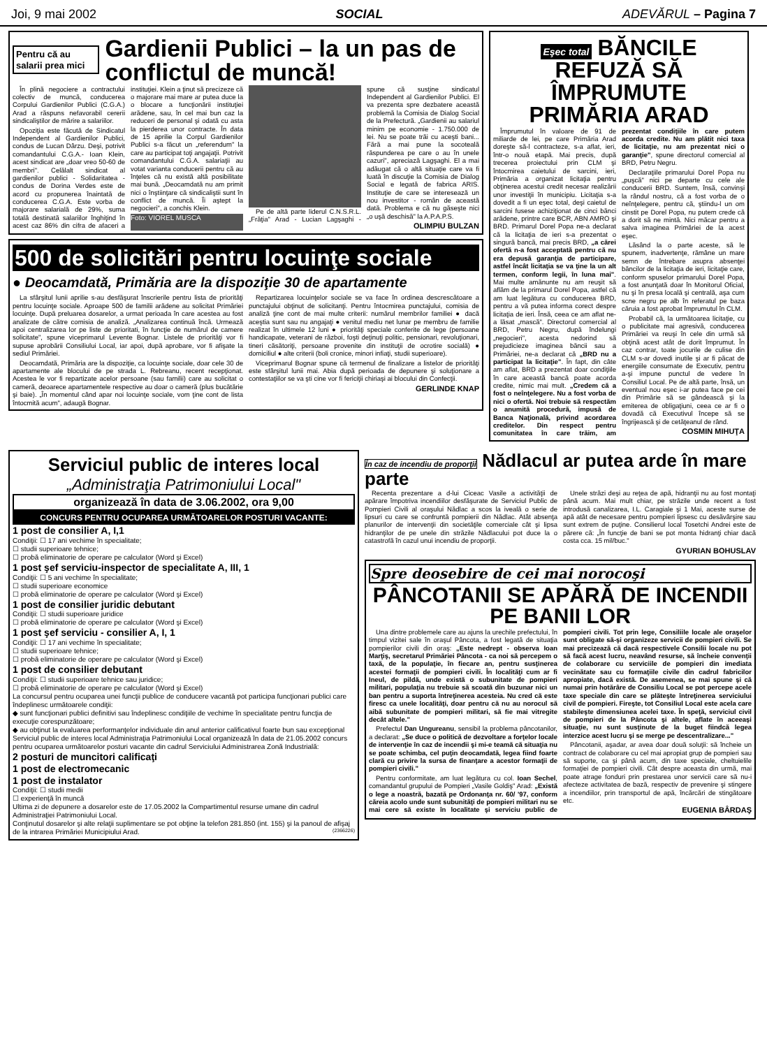Joi, 9 mai 2002 SOCIAL ADEVĂRUL – Pagina 7
Pentru că au salarii prea mici
Gardienii Publici – la un pas de conflictul de muncă!
În plină negociere a contractului colectiv de muncă, conducerea Corpului Gardienilor Publici (C.G.A.) Arad a răspuns nefavorabil cererii sindicaliştilor de mărire a salariilor.
Opoziţia este făcută de Sindicatul Independent al Gardienilor Publici, condus de Lucan Dârzu. Deşi, potrivit comandantului C.G.A.- Ioan Klein, acest sindicat are „doar vreo 50-60 de membri". Celălalt sindicat al gardienilor publici - Solidaritatea - condus de Dorina Verdes este de acord cu propunerea înaintată de conducerea C.G.A. Este vorba de majorare salarială de 29%, suma totală destinată salariilor înghiţind în acest caz 86% din cifra de afaceri a instituţiei. Klein a ţinut să precizeze că o majorare mai mare ar putea duce la o blocare a funcţionării instituţiei arădene, sau, în cel mai bun caz la reduceri de personal şi odată cu asta la pierderea unor contracte. În data de 15 aprilie la Corpul Gardienilor Publici s-a făcut un „referendum" la care au participat toţi angajaţii. Potrivit comandantului C.G.A. salariaţii au votat varianta conducerii pentru că au înţeles că nu există altă posibilitate mai bună. „Deocamdată nu am primit nici o înştiinţare că sindicaliştii sunt în conflict de muncă. Îi aştept la negocieri", a conchis Klein.
Foto: VIOREL MUSCA
Pe de altă parte liderul C.N.S.R.L. „Frăţia" Arad - Lucian Lagşaghi - spune că susţine sindicatul Independent al Gardienilor Publici. El va prezenta spre dezbatere această problemă la Comisia de Dialog Social de la Prefectură. „Gardienii au salariul minim pe economie - 1.750.000 de lei. Nu se poate trăi cu aceşti bani... Fără a mai pune la socoteală răspunderea pe care o au în unele cazuri", apreciază Lagşaghi. El a mai adăugat că o altă situaţie care va fi luată în discuţie la Comisia de Dialog Social e legată de fabrica ARIS. Instituţie de care se interesează un nou investitor - român de această dată. Problema e că nu găseşte nici „o uşă deschisă" la A.P.A.P.S.
OLIMPIU BULZAN
500 de solicitări pentru locuinţe sociale
● Deocamdată, Primăria are la dispoziţie 30 de apartamente
La sfârşitul lunii aprilie s-au desfăşurat înscrierile pentru lista de priorităţi pentru locuinţe sociale. Aproape 500 de familii arădene au solicitat Primăriei locuinţe. După preluarea dosarelor, a urmat perioada în care acestea au fost analizate de către comisia de analiză. „Analizarea continuă încă. Urmează apoi centralizarea lor pe liste de prioritati, în funcţie de numărul de camere solicitate", spune viceprimarul Levente Bognar. Listele de priorităţi vor fi supuse aprobării Consiliului Local, iar apoi, după aprobare, vor fi afişate la sediul Primăriei.
Deocamdată, Primăria are la dispoziţie, ca locuinţe sociale, doar cele 30 de apartamente ale blocului de pe strada L. Rebreanu, recent recepţionat. Acestea le vor fi repartizate acelor persoane (sau familii) care au solicitat o cameră, deoarece apartamentele respective au doar o cameră (plus bucătărie şi baie). „În momentul când apar noi locuinţe sociale, vom ţine cont de lista întocmită acum", adaugă Bognar.
Repartizarea locuinţelor sociale se va face în ordinea descrescătoare a punctajului obţinut de solicitanţi. Pentru întocmirea punctajului, comisia de analiză ţine cont de mai multe criterii: numărul membrilor familiei ● dacă aceştia sunt sau nu angajaţi ● venitul mediu net lunar pe membru de familie realizat în ultimele 12 luni ● priorităţi speciale conferite de lege (persoane handicapate, veterani de război, foşti deţinuţi politic, pensionari, revoluţionari, tineri căsătoriţi, persoane provenite din instituţii de ocrotire socială) ● domiciliul ● alte criterii (boli cronice, minori infiaţi, studii superioare).
Viceprimarul Bognar spune că termenul de finalizare a listelor de priorităţi este sfârşitul lunii mai. Abia după perioada de depunere şi soluţionare a contestaţiilor se va şti cine vor fi fericiţii chiriaşi ai blocului din Confecţii.
GERLINDE KNAP
Eşec total BĂNCILE REFUZĂ SĂ ÎMPRUMUTE PRIMĂRIA ARAD
Împrumutul în valoare de 91 de miliarde de lei, pe care Primăria Arad doreşte să-l contracteze, s-a aflat, ieri, într-o nouă etapă. Mai precis, după trecerea proiectului prin CLM şi întocmirea caietului de sarcini, ieri, Primăria a organizat licitaţia pentru obţinerea acestui credit necesar realizării unor investiţii în municipiu. Licitaţia s-a dovedit a fi un eşec total, deşi caietul de sarcini fusese achiziţionat de cinci bănci arădene, printre care BCR, ABN AMRO şi BRD. Primarul Dorel Popa ne-a declarat că la licitaţia de ieri s-a prezentat o singură bancă, mai precis BRD, „a cărei ofertă n-a fost acceptată pentru că nu era depusă garanţia de participare, astfel încât licitaţia se va ţine la un alt termen, conform legii, în luna mai". Mai multe amănunte nu am reuşit să aflăm de la primarul Dorel Popa, astfel că am luat legătura cu conducerea BRD, pentru a vă putea informa corect despre licitaţia de ieri. Însă, ceea ce am aflat ne-a lăsat „mască". Directorul comercial al BRD, Petru Negru, după îndelungi „negocieri", acesta nedorind să prejudicieze imaginea băncii sau a Primăriei, ne-a declarat că „BRD nu a participat la licitaţie". În fapt, din câte am aflat, BRD a prezentat doar condiţiile în care această bancă poate acorda credite, nimic mai mult. „Credem că a fost o neînţelegere. Nu a fost vorba de nici o ofertă. Noi trebuie să respectăm o anumită procedură, impusă de Banca Naţională, privind acordarea creditelor. Din respect pentru comunitatea în care trăim, am prezentat condiţiile în care putem acorda credite. Nu am plătit nici taxa de licitaţie, nu am prezentat nici o garanţie", spune directorul comercial al BRD, Petru Negru.
Declaraţiile primarului Dorel Popa nu „puşcă" nici pe departe cu cele ale conducerii BRD. Suntem, însă, convinşi la rândul nostru, că a fost vorba de o neînţelegere, pentru că, ştiindu-l un om cinstit pe Dorel Popa, nu putem crede că a dorit să ne mintă. Nici măcar pentru a salva imaginea Primăriei de la acest eşec.
Lăsând la o parte aceste, să le spunem, inadvertenţe, rămâne un mare semn de întrebare asupra absenţei băncilor de la licitaţia de ieri, licitaţie care, conform spuselor primarului Dorel Popa, a fost anunţată doar în Monitorul Oficial, nu şi în presa locală şi centrală, aşa cum scne negru pe alb în referatul pe baza căruia a fost aprobat împrumutul în CLM.
Probabil că, la următoarea licitaţie, cu o publicitate mai agresivă, conducerea Primăriei va reuşi în cele din urmă să obţină acest atât de dorit împrumut. În caz contrar, toate jocurile de culise din CLM s-ar dovedi inutile şi ar fi păcat de energiile consumate de Executiv, pentru a-şi impune punctul de vedere în Consiliul Local. Pe de altă parte, însă, un eventual nou eşec i-ar putea face pe cei din Primărie să se gândească şi la emiterea de obligaţiuni, ceea ce ar fi o dovadă că Executivul începe să se îngrijească şi de cetăţeanul de rând.
COSMIN MIHUŢA
Serviciul public de interes local
„Administraţia Patrimoniului Local"
organizează în data de 3.06.2002, ora 9,00
CONCURS PENTRU OCUPAREA URMĂTOARELOR POSTURI VACANTE:
1 post de consilier A, I,1
Condiţii: ☐ 17 ani vechime în specialitate;
☐ studii superioare tehnice;
☐ probă eliminatorie de operare pe calculator (Word şi Excel)
1 post şef serviciu-inspector de specialitate A, III, 1
Condiţii: ☐ 5 ani vechime în specialitate;
☐ studii superioare economice
☐ probă eliminatorie de operare pe calculator (Word şi Excel)
1 post de consilier juridic debutant
Condiţii: ☐ studii superioare juridice
☐ probă eliminatorie de operare pe calculator (Word şi Excel)
1 post şef serviciu - consilier A, I, 1
Condiţii: ☐ 17 ani vechime în specialitate;
☐ studii superioare tehnice;
☐ probă eliminatorie de operare pe calculator (Word şi Excel)
1 post de consilier debutant
Condiţii: ☐ studii superioare tehnice sau juridice;
☐ probă eliminatorie de operare pe calculator (Word şi Excel)
La concursul pentru ocuparea unei funcţii publice de conducere vacantă pot participa funcţionari publici care îndeplinesc următoarele condiţii:
◆ sunt funcţionari publici definitivi sau îndeplinesc condiţiile de vechime în specialitate pentru funcţia de execuţie corespunzătoare;
◆ au obţinut la evaluarea performanţelor individuale din anul anterior calificativul foarte bun sau excepţional
Serviciul public de interes local Administraţia Patrimoniului Local organizează în data de 21.05.2002 concurs pentru ocuparea următoarelor posturi vacante din cadrul Serviciului Administrarea Zonă Industrială:
2 posturi de muncitori calificaţi
1 post de electromecanic
1 post de instalator
Condiţii: ☐ studii medii
☐ experienţă în muncă
Ultima zi de depunere a dosarelor este de 17.05.2002 la Compartimentul resurse umane din cadrul Administraţiei Patrimoniului Local.
Conţinutul dosarelor şi alte relaţii suplimentare se pot obţine la telefon 281.850 (int. 155) şi la panoul de afişaj de la intrarea Primăriei Municipiului Arad. (2366226)
În caz de incendiu de proporţii Nădlacul ar putea arde în mare parte
Recenta prezentare a d-lui Ciceac Vasile a activităţii de apărare împotriva incendiilor desfăşurate de Serviciul Public de Pompieri Civili al oraşului Nădlac a scos la iveală o serie de lipsuri cu care se confruntă pompierii din Nădlac. Atât absenţa planurilor de intervenţii din societăţile comerciale cât şi lipsa hidranţilor de pe unele din străzile Nădlacului pot duce la o catastrofă în cazul unui incendiu de proporţii.
Unele străzi deşi au reţea de apă, hidranţii nu au fost montaţi până acum. Mai mult chiar, pe străzile unde recent a fost introdusă canalizarea, I.L. Caragiale şi 1 Mai, aceste surse de apă atât de necesare pentru pompieri lipsesc cu desăvârşire sau sunt extrem de puţine. Consilierul local Tosetchi Andrei este de părere că: „În funcţie de bani se pot monta hidranţi chiar dacă costa cca. 15 mil/buc."
GYURIAN BOHUSLAV
Spre deosebire de cei mai norocoşi
PÂNCOTANII SE APĂRĂ DE INCENDII PE BANII LOR
Una dintre problemele care au ajuns la urechile prefectului, în timpul vizitei sale în oraşul Pâncota, a fost legată de situaţia pompierilor civili din oraş: „Este nedrept - observa Ioan Marţiş, secretarul Primăriei Pâncota - ca noi să percepem o taxă, de la populaţie, în fiecare an, pentru susţinerea acestei formaţii de pompieri civili. În localităţi cum ar fi Ineul, de pildă, unde există o subunitate de pompieri militari, populaţia nu trebuie să scoată din buzunar nici un ban pentru a suporta întreţinerea acesteia. Nu cred că este firesc ca unele localităţi, doar pentru că nu au norocul să aibă subunitate de pompieri militari, să fie mai vitregite decât altele."
Prefectul Dan Ungureanu, sensibil la problema pâncotanilor, a declarat: „Se duce o politică de dezvoltare a forţelor locale de intervenţie în caz de incendii şi mi-e teamă că situaţia nu se poate schimba, cel puţin deocamdată, legea fiind foarte clară cu privire la sursa de finanţare a acestor formaţii de pompieri civili."
Pentru conformitate, am luat legătura cu col. Ioan Sechel, comandantul grupului de Pompieri „Vasile Goldiş" Arad: „Există o lege a noastră, bazată pe Ordonanţa nr. 60/ '97, conform căreia acolo unde sunt subunităţi de pompieri militari nu se mai cere să existe în localitate şi serviciu public de pompieri civili. Tot prin lege, Consiliile locale ale oraşelor sunt obligate să-şi organizeze servicii de pompieri civili. Se mai precizează că dacă respectivele Consilii locale nu pot să facă acest lucru, neavând resurse, să încheie convenţii de colaborare cu serviciile de pompieri din imediata vecinătate sau cu formaţiile civile din cadrul fabricilor apropiate, dacă există. De asemenea, se mai spune şi că numai prin hotărâre de Consiliu Local se pot percepe acele taxe speciale din care se plăteşte întreţinerea serviciului civil de pompieri. Fireşte, tot Consiliul Local este acela care stabileşte dimensiunea acelei taxe. În speţă, serviciul civil de pompieri de la Pâncota şi altele, aflate în aceeaşi situaţie, nu sunt susţinute de la buget fiindcă legea interzice acest lucru şi se merge pe descentralizare..."
Pâncotanii, aşadar, ar avea doar două soluţii: să încheie un contract de colaborare cu cel mai apropiat grup de pompieri sau să suporte, ca şi până acum, din taxe speciale, cheltuielile formaţiei de pompieri civili. Cât despre aceasta din urmă, mai poate atrage fonduri prin prestarea unor servicii care să nu-i afecteze activitatea de bază, respectiv de prevenire şi stingere a incendiilor, prin transportul de apă, încărcări de stingătoare etc.
EUGENIA BÂRDAŞ